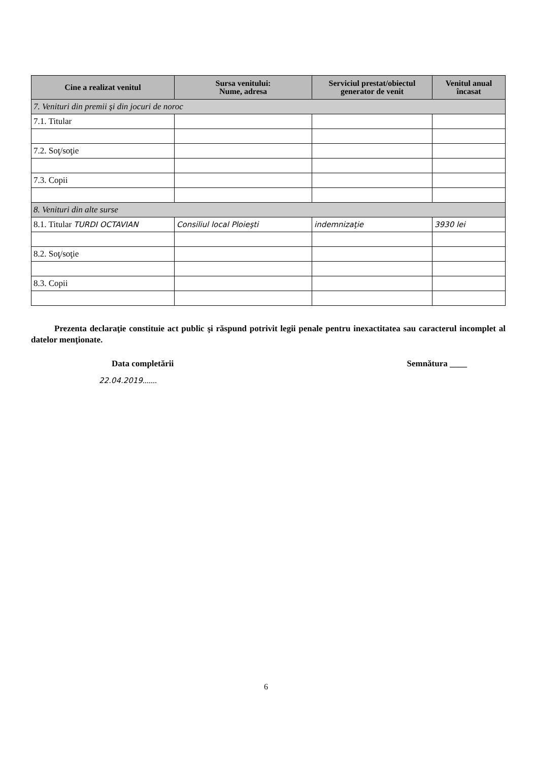| Cine a realizat venitul | Sursa venitului: Nume, adresa | Serviciul prestat/obiectul generator de venit | Venitul anual încasat |
| --- | --- | --- | --- |
| 7. Venituri din premii şi din jocuri de noroc | | | |
| 7.1. Titular | | | |
| 7.2. Soţ/soţie | | | |
| 7.3. Copii | | | |
| 8. Venituri din alte surse | | | |
| 8.1. Titular TURDI OCTAVIAN | Consiliul local Ploieşti | indemnizaţie | 3930 lei |
| 8.2. Soţ/soţie | | | |
| 8.3. Copii | | | |
Prezenta declaraţie constituie act public şi răspund potrivit legii penale pentru inexactitatea sau caracterul incomplet al datelor menţionate.
Data completării Semnătura ____
22.04.2019.......
6